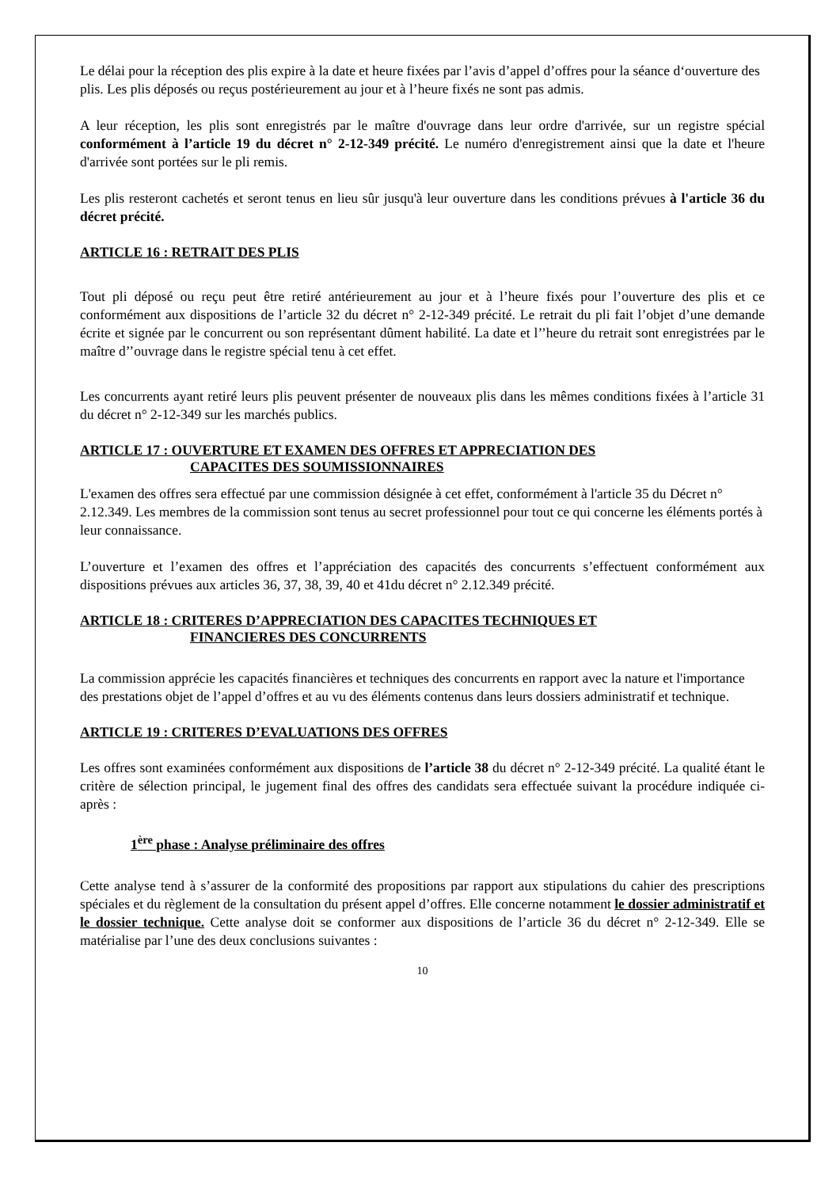Le délai pour la réception des plis expire à la date et heure fixées par l’avis d’appel d’offres pour la séance d‘ouverture des plis. Les plis déposés ou reçus postérieurement au jour et à l’heure fixés ne sont pas admis.
A leur réception, les plis sont enregistrés par le maître d'ouvrage dans leur ordre d'arrivée, sur un registre spécial conformément à l’article 19 du décret n° 2-12-349 précité. Le numéro d'enregistrement ainsi que la date et l'heure d'arrivée sont portées sur le pli remis.
Les plis resteront cachetés et seront tenus en lieu sûr jusqu'à leur ouverture dans les conditions prévues à l'article 36 du décret précité.
ARTICLE 16 : RETRAIT DES PLIS
Tout pli déposé ou reçu peut être retiré antérieurement au jour et à l’heure fixés pour l’ouverture des plis et ce conformément aux dispositions de l’article 32 du décret n° 2-12-349 précité. Le retrait du pli fait l’objet d’une demande écrite et signée par le concurrent ou son représentant dûment habilité. La date et l’’heure du retrait sont enregistrées par le maître d’’ouvrage dans le registre spécial tenu à cet effet.
Les concurrents ayant retiré leurs plis peuvent présenter de nouveaux plis dans les mêmes conditions fixées à l’article 31 du décret n° 2-12-349 sur les marchés publics.
ARTICLE 17 : OUVERTURE ET EXAMEN DES OFFRES ET APPRECIATION DES
CAPACITES DES SOUMISSIONNAIRES
L'examen des offres sera effectué par une commission désignée à cet effet, conformément à l'article 35 du Décret n° 2.12.349. Les membres de la commission sont tenus au secret professionnel pour tout ce qui concerne les éléments portés à leur connaissance.
L’ouverture et l’examen des offres et l’appréciation des capacités des concurrents s’effectuent conformément aux dispositions prévues aux articles 36, 37, 38, 39, 40 et 41du décret n° 2.12.349 précité.
ARTICLE 18 : CRITERES D’APPRECIATION DES CAPACITES TECHNIQUES ET
FINANCIERES DES CONCURRENTS
La commission apprécie les capacités financières et techniques des concurrents en rapport avec la nature et l'importance des prestations objet de l’appel d’offres et au vu des éléments contenus dans leurs dossiers administratif et technique.
ARTICLE 19 : CRITERES D’EVALUATIONS DES OFFRES
Les offres sont examinées conformément aux dispositions de l’article 38 du décret n° 2-12-349 précité. La qualité étant le critère de sélection principal, le jugement final des offres des candidats sera effectuée suivant la procédure indiquée ci-après :
1<sup>ère</sup> phase : Analyse préliminaire des offres
Cette analyse tend à s’assurer de la conformité des propositions par rapport aux stipulations du cahier des prescriptions spéciales et du règlement de la consultation du présent appel d’offres. Elle concerne notamment le dossier administratif et le dossier technique. Cette analyse doit se conformer aux dispositions de l’article 36 du décret n° 2-12-349. Elle se matérialise par l’une des deux conclusions suivantes :
10